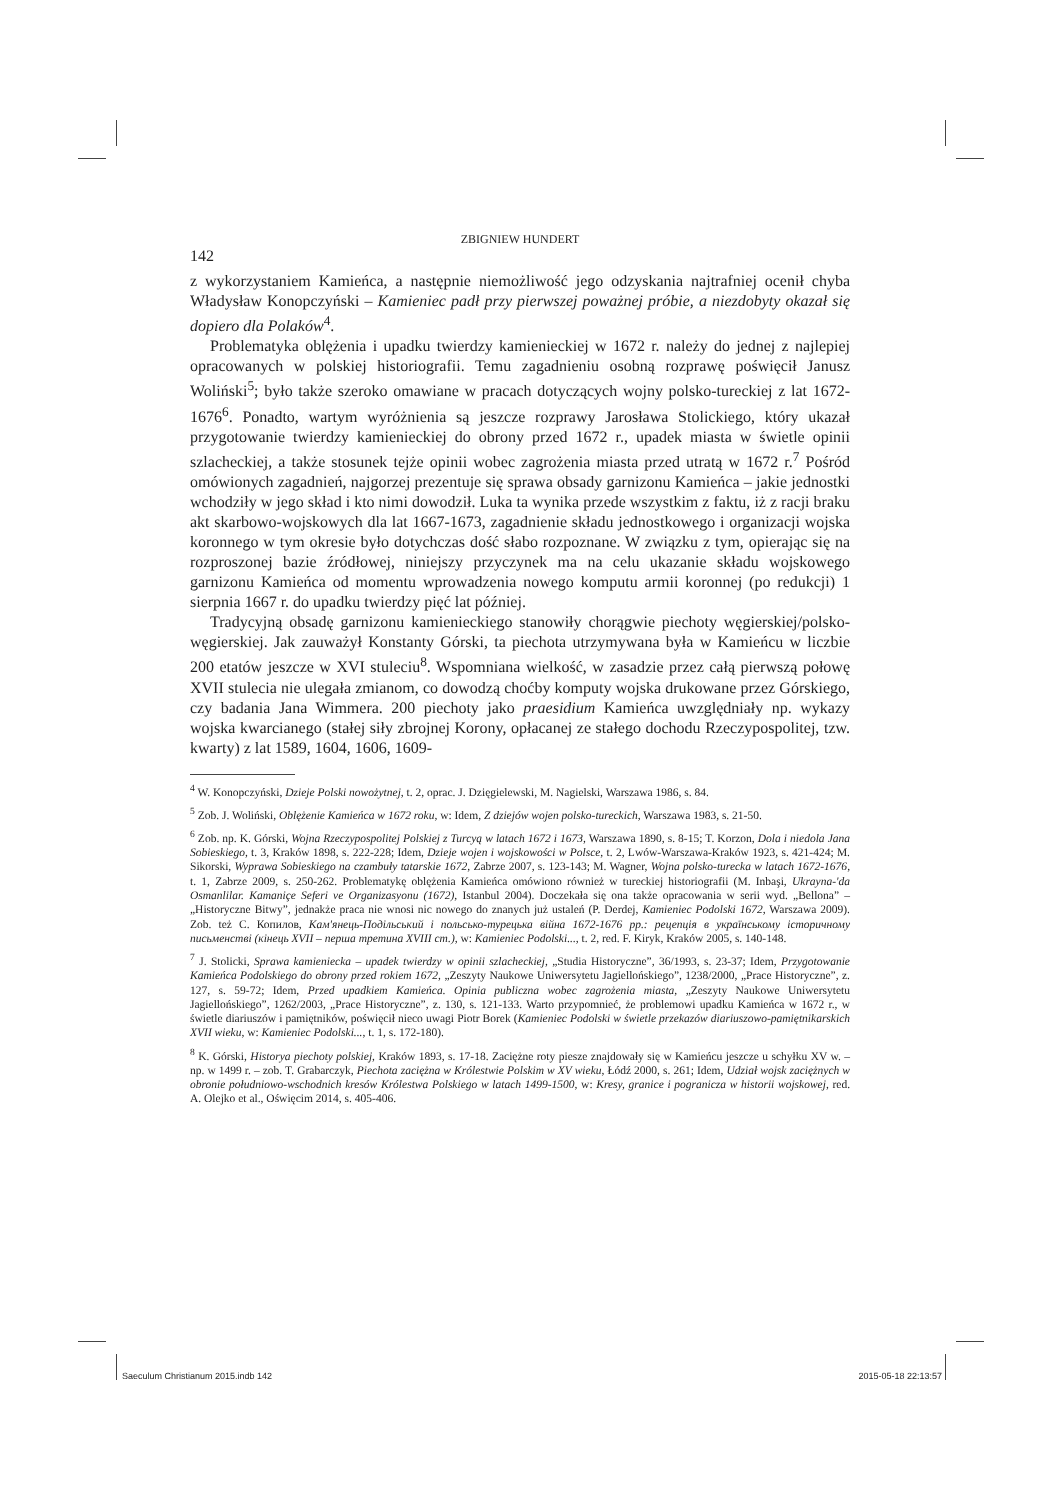ZBIGNIEW HUNDERT
142
z wykorzystaniem Kamieńca, a następnie niemożliwość jego odzyskania najtrafniej ocenił chyba Władysław Konopczyński – Kamieniec padł przy pierwszej poważnej próbie, a niezdobyty okazał się dopiero dla Polaków<sup>4</sup>.
Problematyka oblężenia i upadku twierdzy kamienieckiej w 1672 r. należy do jednej z najlepiej opracowanych w polskiej historiografii. Temu zagadnieniu osobną rozprawę poświęcił Janusz Woliński<sup>5</sup>; było także szeroko omawiane w pracach dotyczących wojny polsko-tureckiej z lat 1672-1676<sup>6</sup>. Ponadto, wartym wyróżnienia są jeszcze rozprawy Jarosława Stolickiego, który ukazał przygotowanie twierdzy kamienieckiej do obrony przed 1672 r., upadek miasta w świetle opinii szlacheckiej, a także stosunek tejże opinii wobec zagrożenia miasta przed utratą w 1672 r.<sup>7</sup> Pośród omówionych zagadnień, najgorzej prezentuje się sprawa obsady garnizonu Kamieńca – jakie jednostki wchodziły w jego skład i kto nimi dowodził. Luka ta wynika przede wszystkim z faktu, iż z racji braku akt skarbowo-wojskowych dla lat 1667-1673, zagadnienie składu jednostkowego i organizacji wojska koronnego w tym okresie było dotychczas dość słabo rozpoznane. W związku z tym, opierając się na rozproszonej bazie źródłowej, niniejszy przyczynek ma na celu ukazanie składu wojskowego garnizonu Kamieńca od momentu wprowadzenia nowego komputu armii koronnej (po redukcji) 1 sierpnia 1667 r. do upadku twierdzy pięć lat później.
Tradycyjną obsadę garnizonu kamienieckiego stanowiły chorągwie piechoty węgierskiej/polsko-węgierskiej. Jak zauważył Konstanty Górski, ta piechota utrzymywana była w Kamieńcu w liczbie 200 etatów jeszcze w XVI stuleciu<sup>8</sup>. Wspomniana wielkość, w zasadzie przez całą pierwszą połowę XVII stulecia nie ulegała zmianom, co dowodzą choćby komputy wojska drukowane przez Górskiego, czy badania Jana Wimmera. 200 piechoty jako praesidium Kamieńca uwzględniały np. wykazy wojska kwarcianego (stałej siły zbrojnej Korony, opłacanej ze stałego dochodu Rzeczypospolitej, tzw. kwarty) z lat 1589, 1604, 1606, 1609-
<sup>4</sup> W. Konopczyński, Dzieje Polski nowożytnej, t. 2, oprac. J. Dzięgielewski, M. Nagielski, Warszawa 1986, s. 84.
<sup>5</sup> Zob. J. Woliński, Oblężenie Kamieńca w 1672 roku, w: Idem, Z dziejów wojen polsko-tureckich, Warszawa 1983, s. 21-50.
<sup>6</sup> Zob. np. K. Górski, Wojna Rzeczypospolitej Polskiej z Turcyą w latach 1672 i 1673, Warszawa 1890, s. 8-15; T. Korzon, Dola i niedola Jana Sobieskiego, t. 3, Kraków 1898, s. 222-228; Idem, Dzieje wojen i wojskowości w Polsce, t. 2, Lwów-Warszawa-Kraków 1923, s. 421-424; M. Sikorski, Wyprawa Sobieskiego na czambuły tatarskie 1672, Zabrze 2007, s. 123-143; M. Wagner, Wojna polsko-turecka w latach 1672-1676, t. 1, Zabrze 2009, s. 250-262. Problematykę oblężenia Kamieńca omówiono również w tureckiej historiografii (M. Inbaşi, Ukrayna-'da Osmanlilar. Kamaniçe Seferi ve Organizasyonu (1672), Istanbul 2004). Doczekała się ona także opracowania w serii wyd. „Bellona” – „Historyczne Bitwy”, jednakże praca nie wnosi nic nowego do znanych już ustaleń (P. Derdej, Kamieniec Podolski 1672, Warszawa 2009). Zob. też С. Копилов, Кам'янець-Подільський і польсько-турецька війна 1672-1676 pp.: рецепція в українському історичному письменстві (кінець XVII – перша третина XVIII ст.), w: Kamieniec Podolski..., t. 2, red. F. Kiryk, Kraków 2005, s. 140-148.
<sup>7</sup> J. Stolicki, Sprawa kamieniecka – upadek twierdzy w opinii szlacheckiej, „Studia Historyczne”, 36/1993, s. 23-37; Idem, Przygotowanie Kamieńca Podolskiego do obrony przed rokiem 1672, „Zeszyty Naukowe Uniwersytetu Jagiellońskiego”, 1238/2000, „Prace Historyczne”, z. 127, s. 59-72; Idem, Przed upadkiem Kamieńca. Opinia publiczna wobec zagrożenia miasta, „Zeszyty Naukowe Uniwersytetu Jagiellońskiego”, 1262/2003, „Prace Historyczne”, z. 130, s. 121-133. Warto przypomnieć, że problemowi upadku Kamieńca w 1672 r., w świetle diariuszów i pamiętników, poświęcił nieco uwagi Piotr Borek (Kamieniec Podolski w świetle przekazów diariuszowo-pamiętnikarskich XVII wieku, w: Kamieniec Podolski..., t. 1, s. 172-180).
<sup>8</sup> K. Górski, Historya piechoty polskiej, Kraków 1893, s. 17-18. Zaciężne roty piesze znajdowały się w Kamieńcu jeszcze u schyłku XV w. – np. w 1499 r. – zob. T. Grabarczyk, Piechota zaciężna w Królestwie Polskim w XV wieku, Łódź 2000, s. 261; Idem, Udział wojsk zaciężnych w obronie południowo-wschodnich kresów Królestwa Polskiego w latach 1499-1500, w: Kresy, granice i pogranicza w historii wojskowej, red. A. Olejko et al., Oświęcim 2014, s. 405-406.
Saeculum Christianum 2015.indb 142 2015-05-18 22:13:57